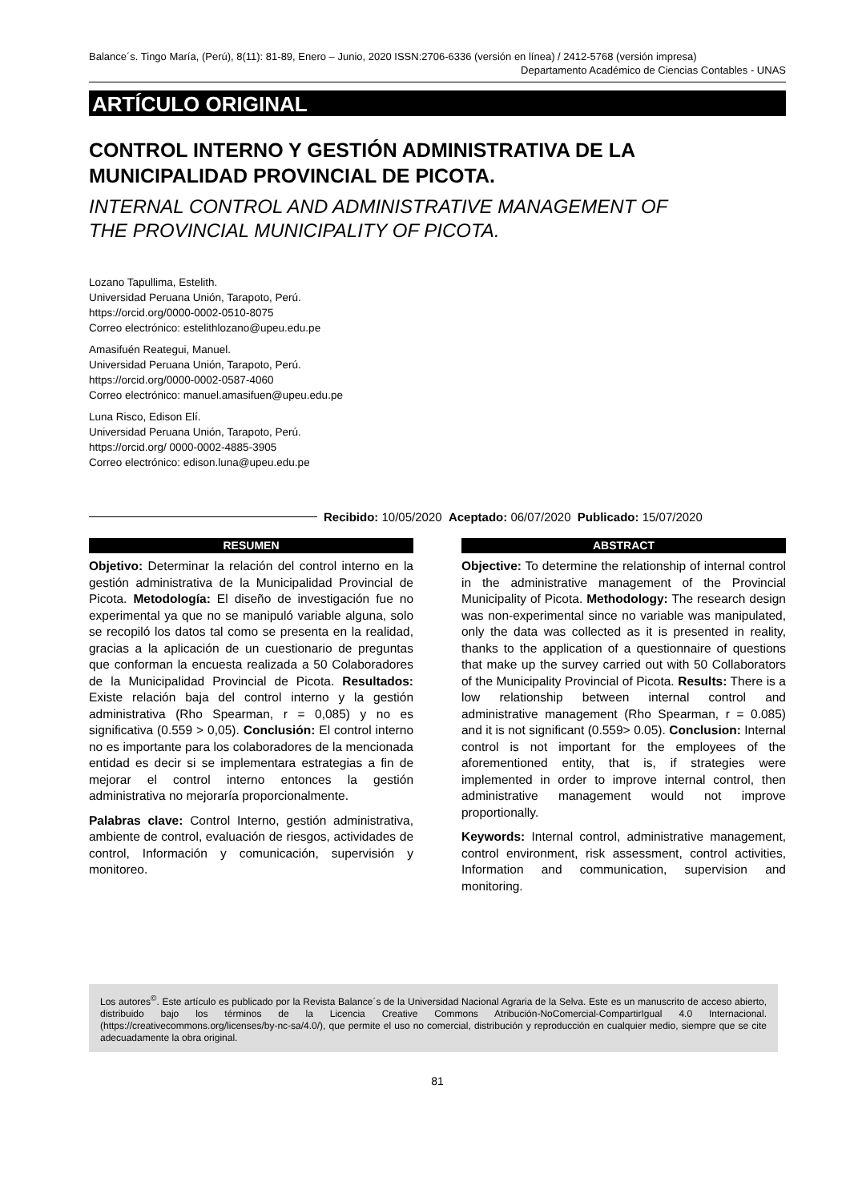Balance´s. Tingo María, (Perú), 8(11): 81-89, Enero – Junio, 2020 ISSN:2706-6336 (versión en línea) / 2412-5768 (versión impresa)
Departamento Académico de Ciencias Contables - UNAS
ARTÍCULO ORIGINAL
CONTROL INTERNO Y GESTIÓN ADMINISTRATIVA DE LA MUNICIPALIDAD PROVINCIAL DE PICOTA.
INTERNAL CONTROL AND ADMINISTRATIVE MANAGEMENT OF THE PROVINCIAL MUNICIPALITY OF PICOTA.
Lozano Tapullima, Estelith.
Universidad Peruana Unión, Tarapoto, Perú.
https://orcid.org/0000-0002-0510-8075
Correo electrónico: estelithlozano@upeu.edu.pe
Amasifuén Reategui, Manuel.
Universidad Peruana Unión, Tarapoto, Perú.
https://orcid.org/0000-0002-0587-4060
Correo electrónico: manuel.amasifuen@upeu.edu.pe
Luna Risco, Edison Elí.
Universidad Peruana Unión, Tarapoto, Perú.
https://orcid.org/ 0000-0002-4885-3905
Correo electrónico: edison.luna@upeu.edu.pe
Recibido: 10/05/2020 Aceptado: 06/07/2020 Publicado: 15/07/2020
RESUMEN
Objetivo: Determinar la relación del control interno en la gestión administrativa de la Municipalidad Provincial de Picota. Metodología: El diseño de investigación fue no experimental ya que no se manipuló variable alguna, solo se recopiló los datos tal como se presenta en la realidad, gracias a la aplicación de un cuestionario de preguntas que conforman la encuesta realizada a 50 Colaboradores de la Municipalidad Provincial de Picota. Resultados: Existe relación baja del control interno y la gestión administrativa (Rho Spearman, r = 0,085) y no es significativa (0.559 > 0,05). Conclusión: El control interno no es importante para los colaboradores de la mencionada entidad es decir si se implementara estrategias a fin de mejorar el control interno entonces la gestión administrativa no mejoraría proporcionalmente.
Palabras clave: Control Interno, gestión administrativa, ambiente de control, evaluación de riesgos, actividades de control, Información y comunicación, supervisión y monitoreo.
ABSTRACT
Objective: To determine the relationship of internal control in the administrative management of the Provincial Municipality of Picota. Methodology: The research design was non-experimental since no variable was manipulated, only the data was collected as it is presented in reality, thanks to the application of a questionnaire of questions that make up the survey carried out with 50 Collaborators of the Municipality Provincial of Picota. Results: There is a low relationship between internal control and administrative management (Rho Spearman, r = 0.085) and it is not significant (0.559> 0.05). Conclusion: Internal control is not important for the employees of the aforementioned entity, that is, if strategies were implemented in order to improve internal control, then administrative management would not improve proportionally.
Keywords: Internal control, administrative management, control environment, risk assessment, control activities, Information and communication, supervision and monitoring.
Los autores<sup>©</sup>. Este artículo es publicado por la Revista Balance´s de la Universidad Nacional Agraria de la Selva. Este es un manuscrito de acceso abierto, distribuido bajo los términos de la Licencia Creative Commons Atribución-NoComercial-CompartirIgual 4.0 Internacional. (https://creativecommons.org/licenses/by-nc-sa/4.0/), que permite el uso no comercial, distribución y reproducción en cualquier medio, siempre que se cite adecuadamente la obra original.
81